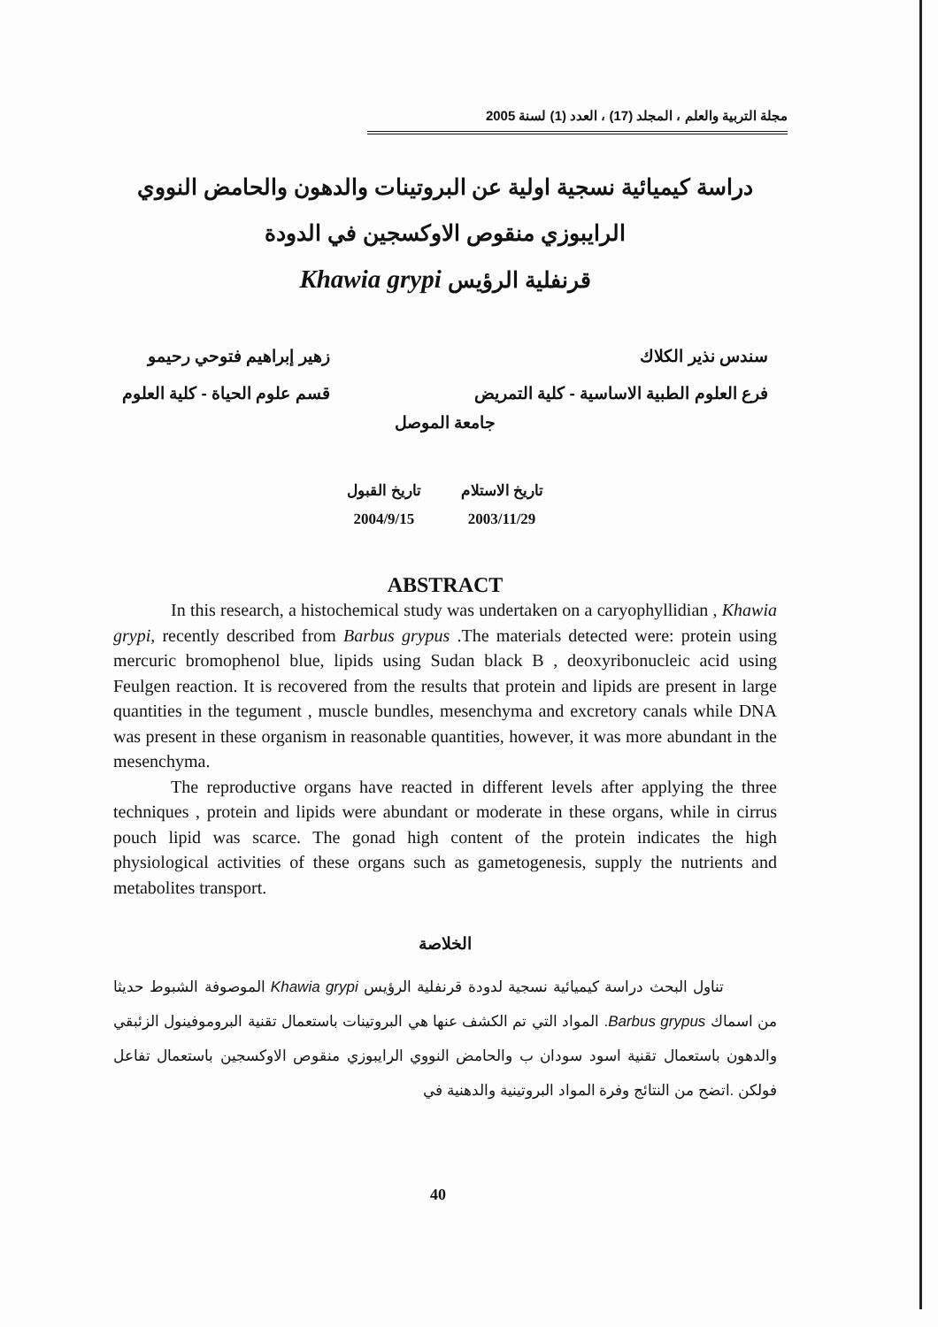مجلة التربية والعلم ، المجلد (17) ، العدد (1) لسنة 2005
دراسة كيميائية نسجية اولية عن البروتينات والدهون والحامض النووي
الرايبوزي منقوص الاوكسجين في الدودة
قرنفلية الرؤيس Khawia grypi
سندس نذير الكلاك
فرع العلوم الطبية الاساسية - كلية التمريض
زهير إبراهيم فتوحي رحيمو
قسم علوم الحياة - كلية العلوم
جامعة الموصل
تاريخ الاستلام
2003/11/29
تاريخ القبول
2004/9/15
ABSTRACT
In this research, a histochemical study was undertaken on a caryophyllidian , Khawia grypi, recently described from Barbus grypus .The materials detected were: protein using mercuric bromophenol blue, lipids using Sudan black B , deoxyribonucleic acid using Feulgen reaction. It is recovered from the results that protein and lipids are present in large quantities in the tegument , muscle bundles, mesenchyma and excretory canals while DNA was present in these organism in reasonable quantities, however, it was more abundant in the mesenchyma.
The reproductive organs have reacted in different levels after applying the three techniques , protein and lipids were abundant or moderate in these organs, while in cirrus pouch lipid was scarce. The gonad high content of the protein indicates the high physiological activities of these organs such as gametogenesis, supply the nutrients and metabolites transport.
الخلاصة
تناول البحث دراسة كيميائية نسجية لدودة قرنفلية الرؤيس Khawia grypi الموصوفة الشبوط حديثا من اسماك Barbus grypus. المواد التي تم الكشف عنها هي البروتينات باستعمال تقنية البروموفينول الزئبقي والدهون باستعمال تقنية اسود سودان ب والحامض النووي الرايبوزي منقوص الاوكسجين باستعمال تفاعل فولكن .اتضح من النتائج وفرة المواد البروتينية والدهنية في
40